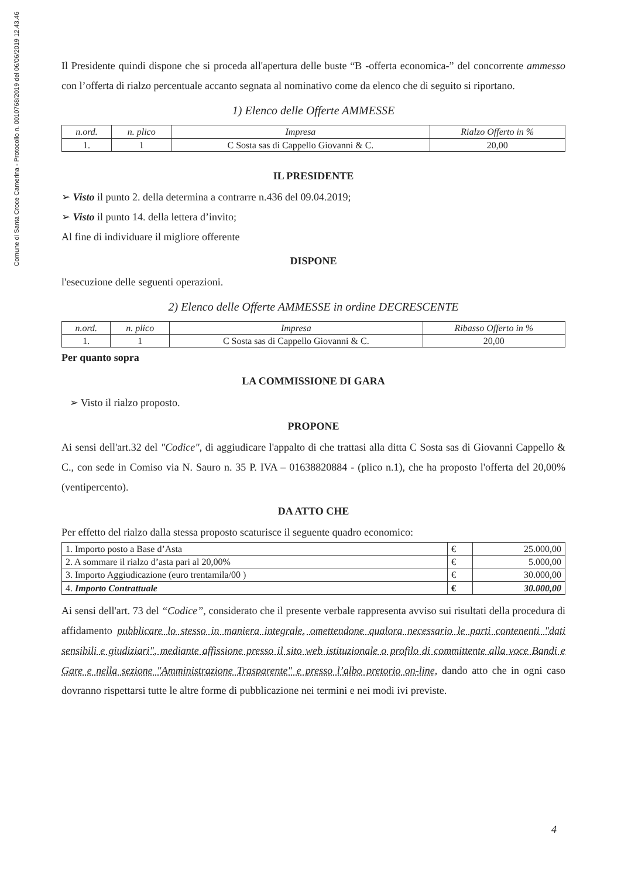Comune di Santa Croce Camerina - Protocollo n. 0010768/2019 del 06/06/2019 12.43.46
Il Presidente quindi dispone che si proceda all'apertura delle buste “B -offerta economica-” del concorrente ammesso con l’offerta di rialzo percentuale accanto segnata al nominativo come da elenco che di seguito si riportano.
1) Elenco delle Offerte AMMESSE
| n.ord. | n. plico | Impresa | Rialzo Offerto in % |
| --- | --- | --- | --- |
| 1. | 1 | C Sosta sas di Cappello Giovanni & C. | 20,00 |
IL PRESIDENTE
➢ Visto il punto 2. della determina a contrarre n.436 del 09.04.2019;
➢ Visto il punto 14. della lettera d’invito;
Al fine di individuare il migliore offerente
DISPONE
l'esecuzione delle seguenti operazioni.
2) Elenco delle Offerte AMMESSE in ordine DECRESCENTE
| n.ord. | n. plico | Impresa | Ribasso Offerto in % |
| --- | --- | --- | --- |
| 1. | 1 | C Sosta sas di Cappello Giovanni & C. | 20,00 |
Per quanto sopra
LA COMMISSIONE DI GARA
➢ Visto il rialzo proposto.
PROPONE
Ai sensi dell'art.32 del "Codice", di aggiudicare l'appalto di che trattasi alla ditta C Sosta sas di Giovanni Cappello & C., con sede in Comiso via N. Sauro n. 35 P. IVA – 01638820884 - (plico n.1), che ha proposto l'offerta del 20,00% (ventipercento).
DA ATTO CHE
Per effetto del rialzo dalla stessa proposto scaturisce il seguente quadro economico:
| 1. Importo posto a Base d’Asta | € | 25.000,00 |
| 2. A sommare il rialzo d’asta pari al 20,00% | € | 5.000,00 |
| 3. Importo Aggiudicazione (euro trentamila/00 ) | € | 30.000,00 |
| 4. Importo Contrattuale | € | 30.000,00 |
Ai sensi dell'art. 73 del “Codice”, considerato che il presente verbale rappresenta avviso sui risultati della procedura di affidamento pubblicare lo stesso in maniera integrale, omettendone qualora necessario le parti contenenti "dati sensibili e giudiziari", mediante affissione presso il sito web istituzionale o profilo di committente alla voce Bandi e Gare e nella sezione "Amministrazione Trasparente" e presso l’albo pretorio on-line, dando atto che in ogni caso dovranno rispettarsi tutte le altre forme di pubblicazione nei termini e nei modi ivi previste.
4